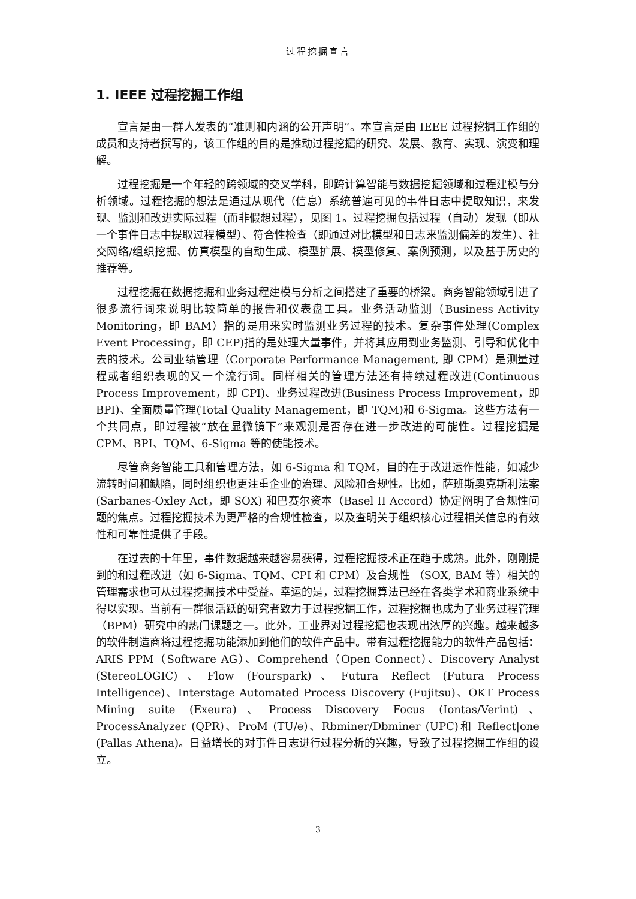过程挖掘宣言
1. IEEE 过程挖掘工作组
宣言是由一群人发表的“准则和内涵的公开声明”。本宣言是由 IEEE 过程挖掘工作组的成员和支持者撰写的，该工作组的目的是推动过程挖掘的研究、发展、教育、实现、演变和理解。
过程挖掘是一个年轻的跨领域的交叉学科，即跨计算智能与数据挖掘领域和过程建模与分析领域。过程挖掘的想法是通过从现代（信息）系统普遍可见的事件日志中提取知识，来发现、监测和改进实际过程（而非假想过程），见图 1。过程挖掘包括过程（自动）发现（即从一个事件日志中提取过程模型）、符合性检查（即通过对比模型和日志来监测偏差的发生）、社交网络/组织挖掘、仿真模型的自动生成、模型扩展、模型修复、案例预测，以及基于历史的推荐等。
过程挖掘在数据挖掘和业务过程建模与分析之间搭建了重要的桥梁。商务智能领域引进了很多流行词来说明比较简单的报告和仪表盘工具。业务活动监测（Business Activity Monitoring，即 BAM）指的是用来实时监测业务过程的技术。复杂事件处理(Complex Event Processing，即 CEP)指的是处理大量事件，并将其应用到业务监测、引导和优化中去的技术。公司业绩管理（Corporate Performance Management, 即 CPM）是测量过程或者组织表现的又一个流行词。同样相关的管理方法还有持续过程改进(Continuous Process Improvement，即 CPI)、业务过程改进(Business Process Improvement，即 BPI)、全面质量管理(Total Quality Management，即 TQM)和 6-Sigma。这些方法有一个共同点，即过程被“放在显微镜下”来观测是否存在进一步改进的可能性。过程挖掘是 CPM、BPI、TQM、6-Sigma 等的使能技术。
尽管商务智能工具和管理方法，如 6-Sigma 和 TQM，目的在于改进运作性能，如减少流转时间和缺陷，同时组织也更注重企业的治理、风险和合规性。比如，萨班斯奥克斯利法案(Sarbanes-Oxley Act，即 SOX) 和巴赛尔资本（Basel II Accord）协定阐明了合规性问题的焦点。过程挖掘技术为更严格的合规性检查，以及查明关于组织核心过程相关信息的有效性和可靠性提供了手段。
在过去的十年里，事件数据越来越容易获得，过程挖掘技术正在趋于成熟。此外，刚刚提到的和过程改进（如 6-Sigma、TQM、CPI 和 CPM）及合规性 （SOX, BAM 等）相关的管理需求也可从过程挖掘技术中受益。幸运的是，过程挖掘算法已经在各类学术和商业系统中得以实现。当前有一群很活跃的研究者致力于过程挖掘工作，过程挖掘也成为了业务过程管理（BPM）研究中的热门课题之一。此外，工业界对过程挖掘也表现出浓厚的兴趣。越来越多的软件制造商将过程挖掘功能添加到他们的软件产品中。带有过程挖掘能力的软件产品包括：ARIS PPM（Software AG）、Comprehend（Open Connect）、Discovery Analyst (StereoLOGIC)、Flow (Fourspark)、Futura Reflect (Futura Process Intelligence)、Interstage Automated Process Discovery (Fujitsu)、OKT Process Mining suite (Exeura)、Process Discovery Focus (Iontas/Verint)、 ProcessAnalyzer (QPR)、ProM (TU/e)、Rbminer/Dbminer (UPC)和 Reflect|one (Pallas Athena)。日益增长的对事件日志进行过程分析的兴趣，导致了过程挖掘工作组的设立。
3